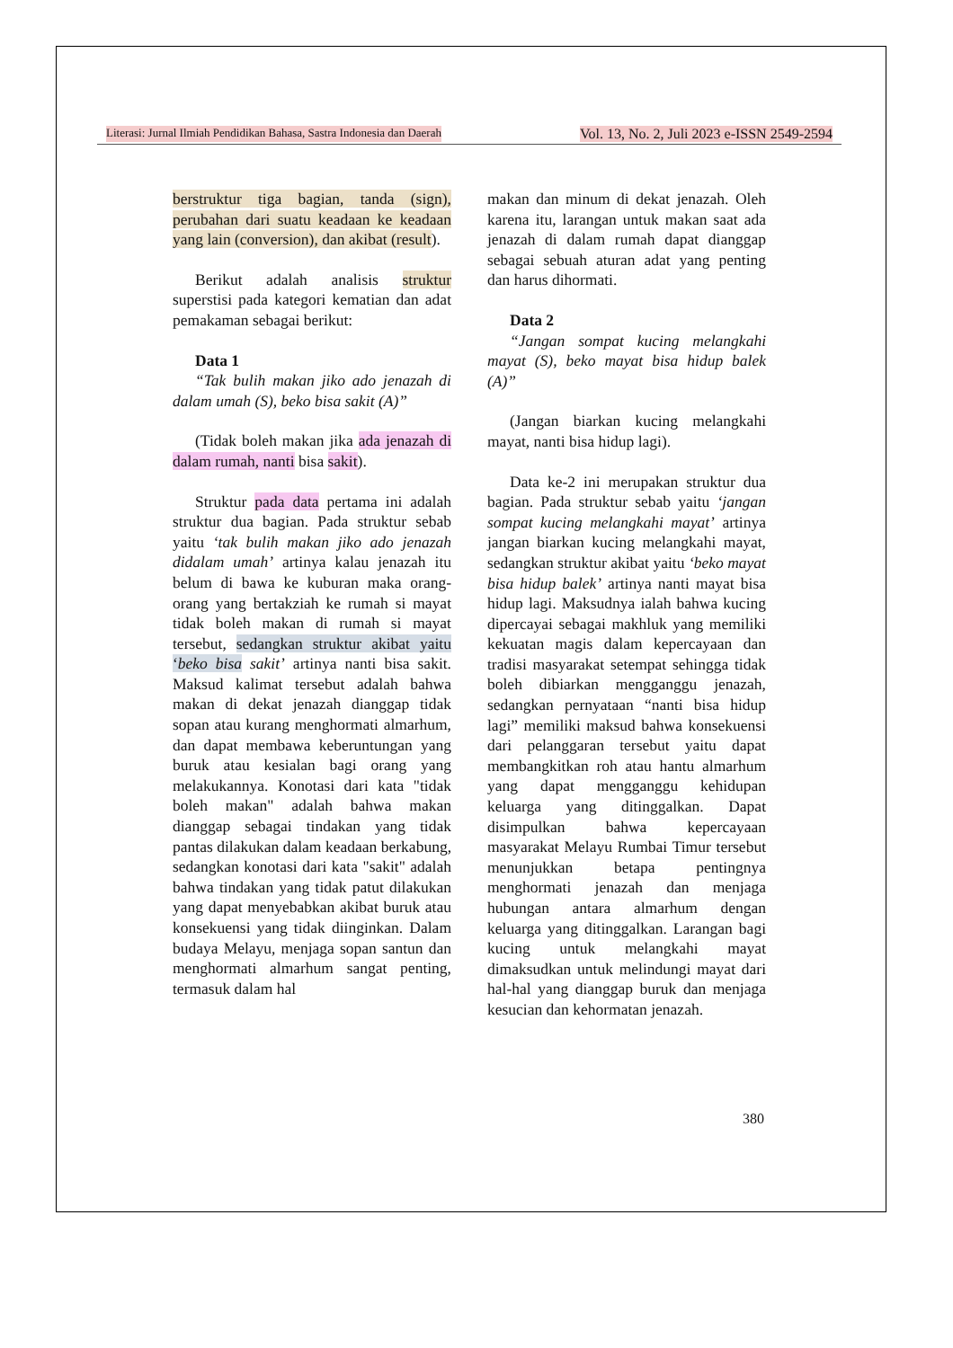Literasi: Jurnal Ilmiah Pendidikan Bahasa, Sastra Indonesia dan Daerah Vol. 13, No. 2, Juli 2023 e-ISSN 2549-2594
berstruktur tiga bagian, tanda (sign), perubahan dari suatu keadaan ke keadaan yang lain (conversion), dan akibat (result).
Berikut adalah analisis struktur superstisi pada kategori kematian dan adat pemakaman sebagai berikut:
Data 1
“Tak bulih makan jiko ado jenazah di dalam umah (S), beko bisa sakit (A)”
(Tidak boleh makan jika ada jenazah di dalam rumah, nanti bisa sakit).
Struktur pada data pertama ini adalah struktur dua bagian. Pada struktur sebab yaitu ‘tak bulih makan jiko ado jenazah didalam umah’ artinya kalau jenazah itu belum di bawa ke kuburan maka orang-orang yang bertakziah ke rumah si mayat tidak boleh makan di rumah si mayat tersebut, sedangkan struktur akibat yaitu ‘beko bisa sakit’ artinya nanti bisa sakit. Maksud kalimat tersebut adalah bahwa makan di dekat jenazah dianggap tidak sopan atau kurang menghormati almarhum, dan dapat membawa keberuntungan yang buruk atau kesialan bagi orang yang melakukannya. Konotasi dari kata "tidak boleh makan" adalah bahwa makan dianggap sebagai tindakan yang tidak pantas dilakukan dalam keadaan berkabung, sedangkan konotasi dari kata "sakit" adalah bahwa tindakan yang tidak patut dilakukan yang dapat menyebabkan akibat buruk atau konsekuensi yang tidak diinginkan. Dalam budaya Melayu, menjaga sopan santun dan menghormati almarhum sangat penting, termasuk dalam hal
makan dan minum di dekat jenazah. Oleh karena itu, larangan untuk makan saat ada jenazah di dalam rumah dapat dianggap sebagai sebuah aturan adat yang penting dan harus dihormati.
Data 2
“Jangan sompat kucing melangkahi mayat (S), beko mayat bisa hidup balek (A)”
(Jangan biarkan kucing melangkahi mayat, nanti bisa hidup lagi).
Data ke-2 ini merupakan struktur dua bagian. Pada struktur sebab yaitu ‘jangan sompat kucing melangkahi mayat’ artinya jangan biarkan kucing melangkahi mayat, sedangkan struktur akibat yaitu ‘beko mayat bisa hidup balek’ artinya nanti mayat bisa hidup lagi. Maksudnya ialah bahwa kucing dipercayai sebagai makhluk yang memiliki kekuatan magis dalam kepercayaan dan tradisi masyarakat setempat sehingga tidak boleh dibiarkan mengganggu jenazah, sedangkan pernyataan “nanti bisa hidup lagi” memiliki maksud bahwa konsekuensi dari pelanggaran tersebut yaitu dapat membangkitkan roh atau hantu almarhum yang dapat mengganggu kehidupan keluarga yang ditinggalkan. Dapat disimpulkan bahwa kepercayaan masyarakat Melayu Rumbai Timur tersebut menunjukkan betapa pentingnya menghormati jenazah dan menjaga hubungan antara almarhum dengan keluarga yang ditinggalkan. Larangan bagi kucing untuk melangkahi mayat dimaksudkan untuk melindungi mayat dari hal-hal yang dianggap buruk dan menjaga kesucian dan kehormatan jenazah.
380